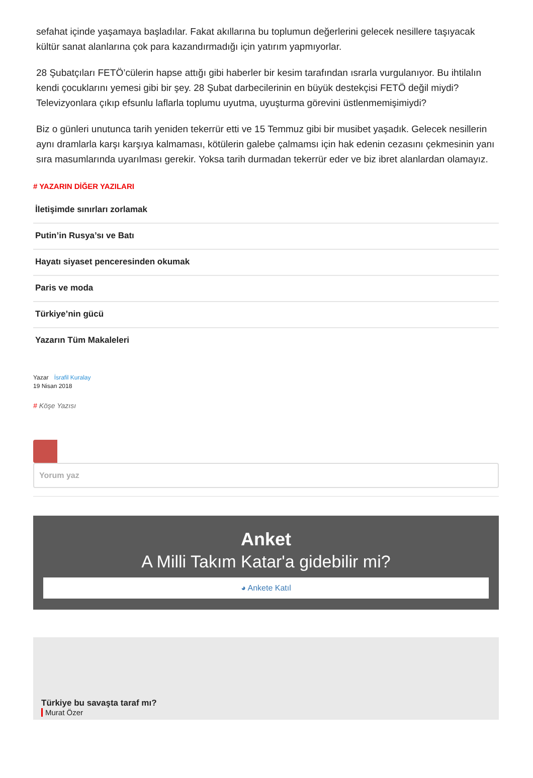sefahat içinde yaşamaya başladılar. Fakat akıllarına bu toplumun değerlerini gelecek nesillere taşıyacak kültür sanat alanlarına çok para kazandırmadığı için yatırım yapmıyorlar.
28 Şubatçıları FETÖ’cülerin hapse attığı gibi haberler bir kesim tarafından ısrarla vurgulanıyor. Bu ihtilalın kendi çocuklarını yemesi gibi bir şey. 28 Şubat darbecilerinin en büyük destekçisi FETÖ değil miydi? Televizyonlara çıkıp efsunlu laflarla toplumu uyutma, uyuşturma görevini üstlenmemişimiydi?
Biz o günleri unutunca tarih yeniden tekerrür etti ve 15 Temmuz gibi bir musibet yaşadık. Gelecek nesillerin aynı dramlarla karşı karşıya kalmaması, kötülerin galebe çalmamsı için hak edenin cezasını çekmesinin yanı sıra masumlarında uyarılması gerekir. Yoksa tarih durmadan tekerrür eder ve biz ibret alanlardan olamayız.
# YAZARIN DİĞER YAZILARI
İletişimde sınırları zorlamak
Putin’in Rusya’sı ve Batı
Hayatı siyaset penceresinden okumak
Paris ve moda
Türkiye’nin gücü
Yazarın Tüm Makaleleri
Yazar İsrafil Kuralay
19 Nisan 2018
# Köşe Yazısı
Yorum yaz
Anket
A Milli Takım Katar'a gidebilir mi?
◕ Ankete Katıl
Türkiye bu savaşta taraf mı?
Murat Özer